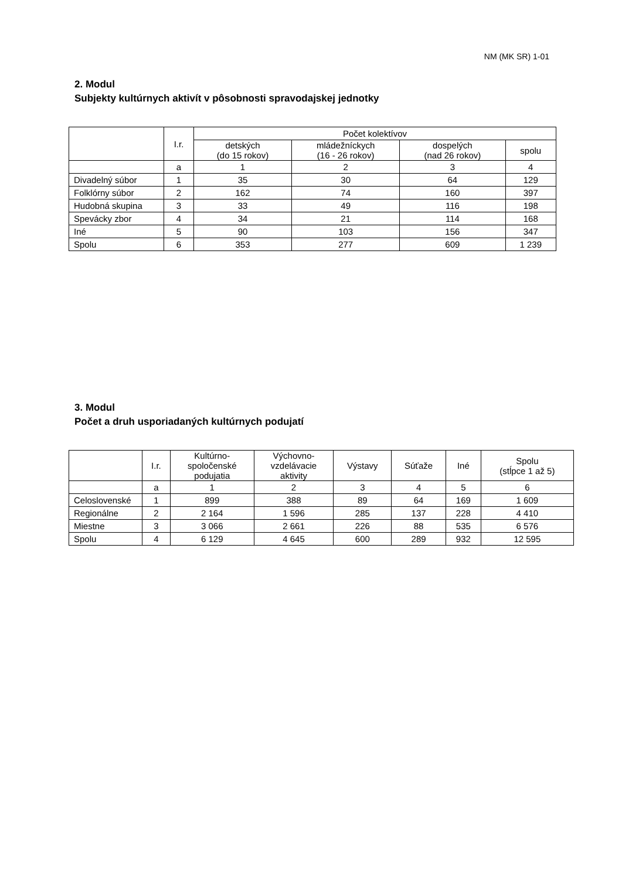NM (MK SR) 1-01
2. Modul
Subjekty kultúrnych aktivít v pôsobnosti spravodajskej jednotky
| | I.r. | Počet kolektívov | | | |
| --- | --- | --- | --- | --- | --- |
| | | detských (do 15 rokov) | mládežníckych (16 - 26 rokov) | dospelých (nad 26 rokov) | spolu |
| | a | 1 | 2 | 3 | 4 |
| Divadelný súbor | 1 | 35 | 30 | 64 | 129 |
| Folklórny súbor | 2 | 162 | 74 | 160 | 397 |
| Hudobná skupina | 3 | 33 | 49 | 116 | 198 |
| Spevácky zbor | 4 | 34 | 21 | 114 | 168 |
| Iné | 5 | 90 | 103 | 156 | 347 |
| Spolu | 6 | 353 | 277 | 609 | 1 239 |
3. Modul
Počet a druh usporiadaných kultúrnych podujatí
| | I.r. | Kultúrno- spoločenské podujatia | Výchovno- vzdelávacie aktivity | Výstavy | Súťaže | Iné | Spolu (stĺpce 1 až 5) |
| --- | --- | --- | --- | --- | --- | --- | --- |
| | a | 1 | 2 | 3 | 4 | 5 | 6 |
| Celoslovenské | 1 | 899 | 388 | 89 | 64 | 169 | 1 609 |
| Regionálne | 2 | 2 164 | 1 596 | 285 | 137 | 228 | 4 410 |
| Miestne | 3 | 3 066 | 2 661 | 226 | 88 | 535 | 6 576 |
| Spolu | 4 | 6 129 | 4 645 | 600 | 289 | 932 | 12 595 |